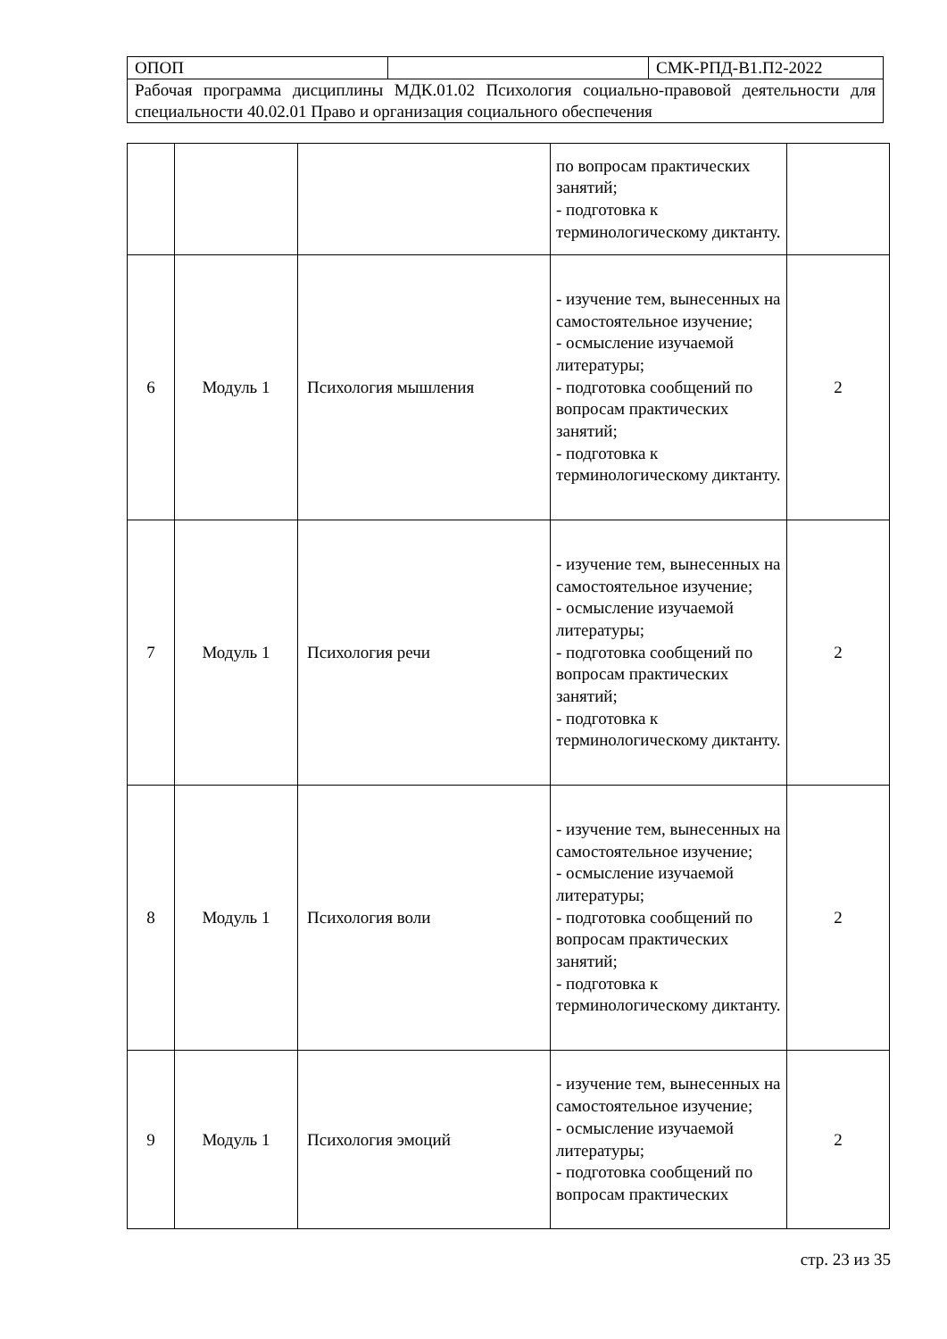| ОПОП | | СМК-РПД-В1.П2-2022 |
| Рабочая программа дисциплины МДК.01.02 Психология социально-правовой деятельности для специальности 40.02.01 Право и организация социального обеспечения | | |
| | | | по вопросам практических занятий; - подготовка к терминологическому диктанту. | |
| 6 | Модуль 1 | Психология мышления | - изучение тем, вынесенных на самостоятельное изучение; - осмысление изучаемой литературы; - подготовка сообщений по вопросам практических занятий; - подготовка к терминологическому диктанту. | 2 |
| 7 | Модуль 1 | Психология речи | - изучение тем, вынесенных на самостоятельное изучение; - осмысление изучаемой литературы; - подготовка сообщений по вопросам практических занятий; - подготовка к терминологическому диктанту. | 2 |
| 8 | Модуль 1 | Психология воли | - изучение тем, вынесенных на самостоятельное изучение; - осмысление изучаемой литературы; - подготовка сообщений по вопросам практических занятий; - подготовка к терминологическому диктанту. | 2 |
| 9 | Модуль 1 | Психология эмоций | - изучение тем, вынесенных на самостоятельное изучение; - осмысление изучаемой литературы; - подготовка сообщений по вопросам практических | 2 |
стр. 23 из 35